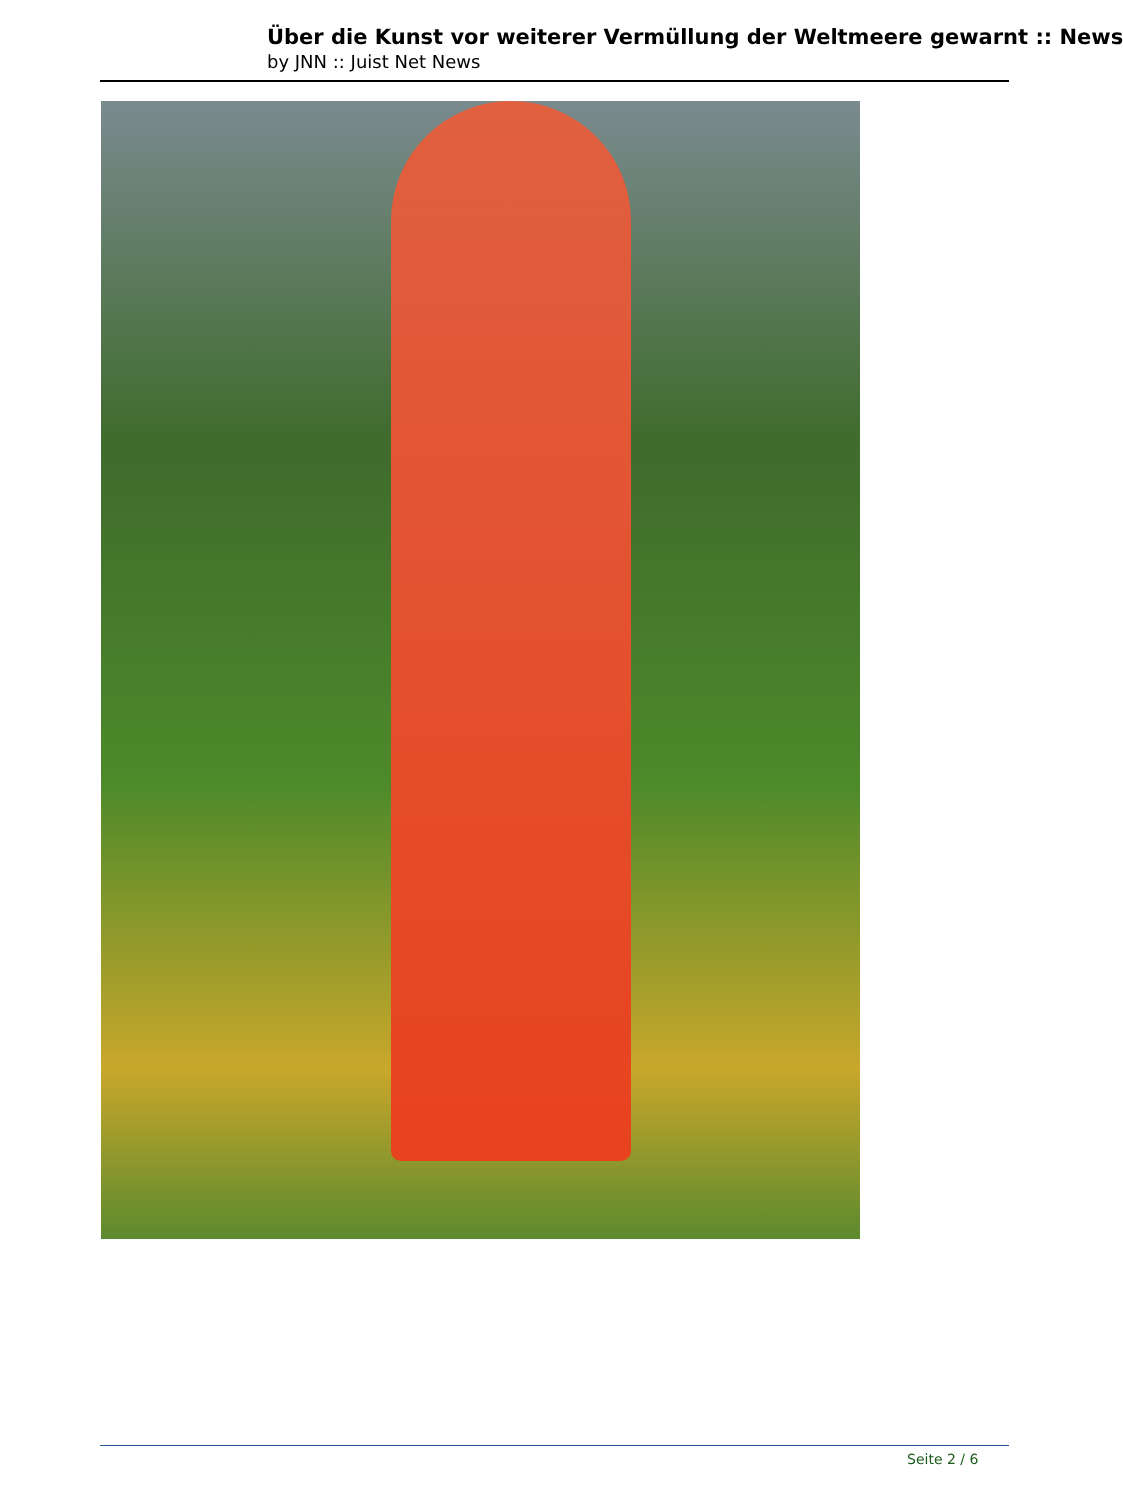Über die Kunst vor weiterer Vermüllung der Weltmeere gewarnt :: News
by JNN :: Juist Net News
Seite 2 / 6